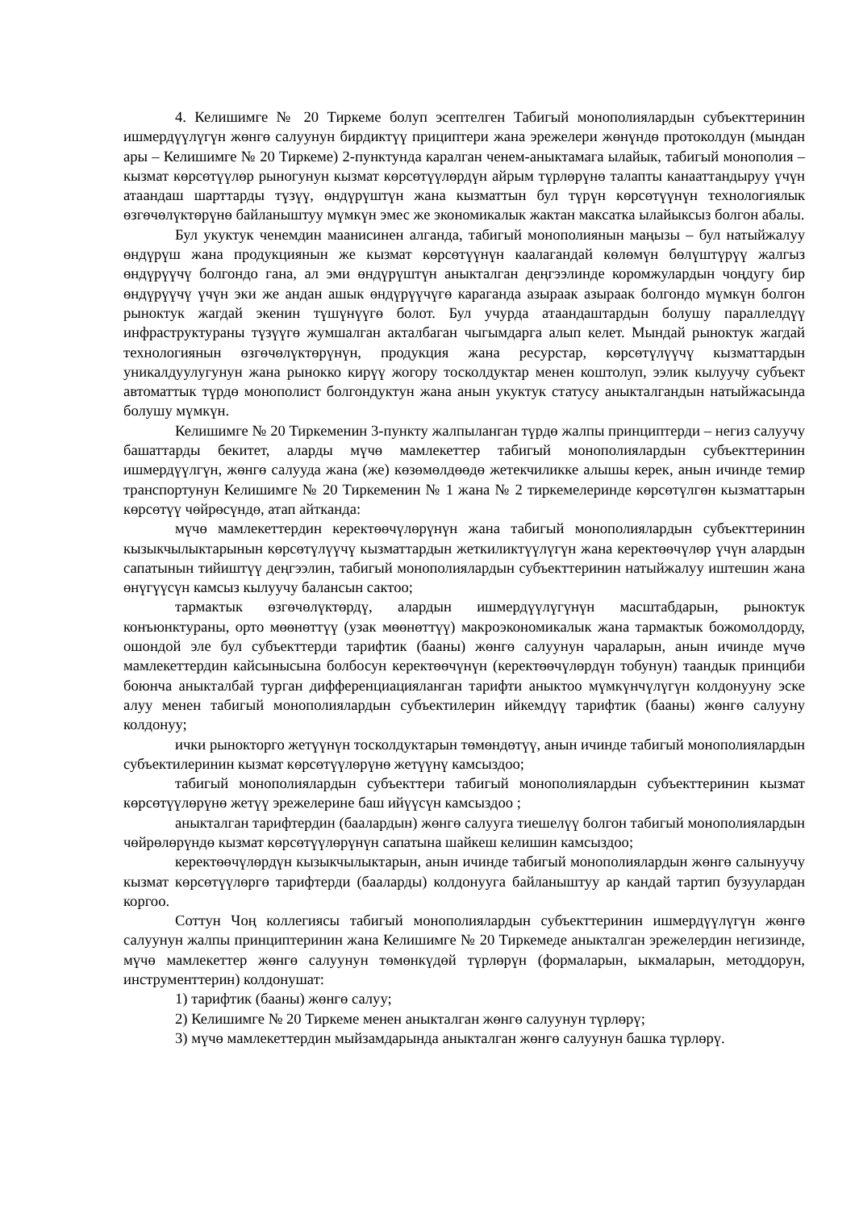4. Келишимге № 20 Тиркеме болуп эсептелген Табигый монополиялардын субъекттеринин ишмердүүлүгүн жөнгө салуунун бирдиктүү прициптери жана эрежелери жөнүндө протоколдун (мындан ары – Келишимге № 20 Тиркеме) 2-пунктунда каралган ченем-аныктамага ылайык, табигый монополия – кызмат көрсөтүүлөр рыногунун кызмат көрсөтүүлөрдүн айрым түрлөрүнө талапты канааттандыруу үчүн атаандаш шарттарды түзүү, өндүрүштүн жана кызматтын бул түрүн көрсөтүүнүн технологиялык өзгөчөлүктөрүнө байланыштуу мүмкүн эмес же экономикалык жактан максатка ылайыксыз болгон абалы.
Бул укуктук ченемдин маанисинен алганда, табигый монополиянын маңызы – бул натыйжалуу өндүрүш жана продукциянын же кызмат көрсөтүүнүн каалагандай көлөмүн бөлүштүрүү жалгыз өндүрүүчү болгондо гана, ал эми өндүрүштүн аныкталган деңгээлинде коромжулардын чоңдугу бир өндүрүүчү үчүн эки же андан ашык өндүрүүчүгө караганда азыраак азыраак болгондо мүмкүн болгон рыноктук жагдай экенин түшүнүүгө болот. Бул учурда атаандаштардын болушу параллелдүү инфраструктураны түзүүгө жумшалган акталбаган чыгымдарга алып келет. Мындай рыноктук жагдай технологиянын өзгөчөлүктөрүнүн, продукция жана ресурстар, көрсөтүлүүчү кызматтардын уникалдуулугунун жана рынокко кирүү жогору тосколдуктар менен коштолуп, ээлик кылуучу субъект автоматтык түрдө монополист болгондуктун жана анын укуктук статусу аныкталгандын натыйжасында болушу мүмкүн.
Келишимге № 20 Тиркеменин 3-пункту жалпыланган түрдө жалпы принциптерди – негиз салуучу башаттарды бекитет, аларды мүчө мамлекеттер табигый монополиялардын субъекттеринин ишмердүүлгүн, жөнгө салууда жана (же) көзөмөлдөөдө жетекчиликке алышы керек, анын ичинде темир транспортунун Келишимге № 20 Тиркеменин № 1 жана № 2 тиркемелеринде көрсөтүлгөн кызматтарын көрсөтүү чөйрөсүндө, атап айтканда:
мүчө мамлекеттердин керектөөчүлөрүнүн жана табигый монополиялардын субъекттеринин кызыкчылыктарынын көрсөтүлүүчү кызматтардын жеткиликтүүлүгүн жана керектөөчүлөр үчүн алардын сапатынын тийиштүү деңгээлин, табигый монополиялардын субъекттеринин натыйжалуу иштешин жана өнүгүүсүн камсыз кылуучу балансын сактоо;
тармактык өзгөчөлүктөрдү, алардын ишмердүүлүгүнүн масштабдарын, рыноктук конъюнктураны, орто мөөнөттүү (узак мөөнөттүү) макроэкономикалык жана тармактык божомолдорду, ошондой эле бул субъекттерди тарифтик (бааны) жөнгө салуунун чараларын, анын ичинде мүчө мамлекеттердин кайсынысына болбосун керектөөчүнүн (керектөөчүлөрдүн тобунун) таандык принциби боюнча аныкталбай турган дифференциацияланган тарифти аныктоо мүмкүнчүлүгүн колдонууну эске алуу менен табигый монополиялардын субъектилерин ийкемдүү тарифтик (бааны) жөнгө салууну колдонуу;
ички рынокторго жетүүнүн тосколдуктарын төмөндөтүү, анын ичинде табигый монополиялардын субъектилеринин кызмат көрсөтүүлөрүнө жетүүнү камсыздоо;
табигый монополиялардын субъекттери табигый монополиялардын субъекттеринин кызмат көрсөтүүлөрүнө жетүү эрежелерине баш ийүүсүн камсыздоо ;
аныкталган тарифтердин (баалардын) жөнгө салууга тиешелүү болгон табигый монополиялардын чөйрөлөрүндө кызмат көрсөтүүлөрүнүн сапатына шайкеш келишин камсыздоо;
керектөөчүлөрдүн кызыкчылыктарын, анын ичинде табигый монополиялардын жөнгө салынуучу кызмат көрсөтүүлөргө тарифтерди (бааларды) колдонууга байланыштуу ар кандай тартип бузуулардан коргоо.
Соттун Чоң коллегиясы табигый монополиялардын субъекттеринин ишмердүүлүгүн жөнгө салуунун жалпы принциптеринин жана Келишимге № 20 Тиркемеде аныкталган эрежелердин негизинде, мүчө мамлекеттер жөнгө салуунун төмөнкүдөй түрлөрүн (формаларын, ыкмаларын, методдорун, инструменттерин) колдонушат:
1) тарифтик (бааны) жөнгө салуу;
2) Келишимге № 20 Тиркеме менен аныкталган жөнгө салуунун түрлөрү;
3) мүчө мамлекеттердин мыйзамдарында аныкталган жөнгө салуунун башка түрлөрү.